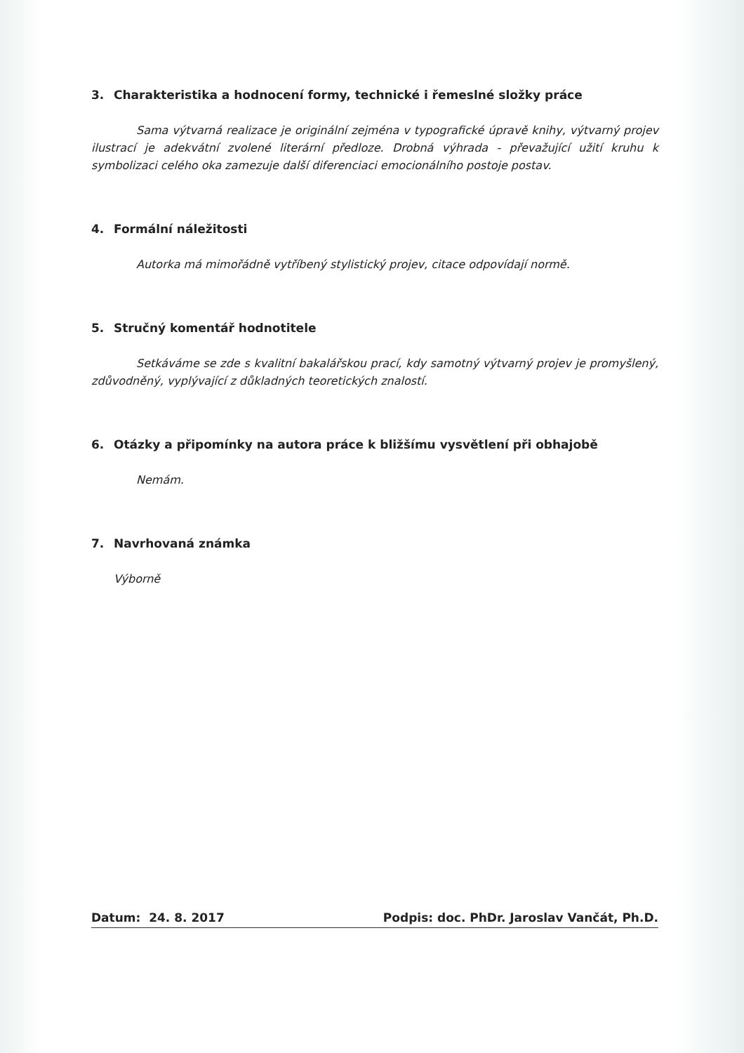3. Charakteristika a hodnocení formy, technické i řemeslné složky práce
Sama výtvarná realizace je originální zejména v typografické úpravě knihy, výtvarný projev ilustrací je adekvátní zvolené literární předloze. Drobná výhrada - převažující užití kruhu k symbolizaci celého oka zamezuje další diferenciaci emocionálního postoje postav.
4. Formální náležitosti
Autorka má mimořádně vytříbený stylistický projev, citace odpovídají normě.
5. Stručný komentář hodnotitele
Setkáváme se zde s kvalitní bakalářskou prací, kdy samotný výtvarný projev je promyšlený, zdůvodněný, vyplývající z důkladných teoretických znalostí.
6. Otázky a připomínky na autora práce k bližšímu vysvětlení při obhajobě
Nemám.
7. Navrhovaná známka
Výborně
Datum: 24. 8. 2017 Podpis: doc. PhDr. Jaroslav Vančát, Ph.D.